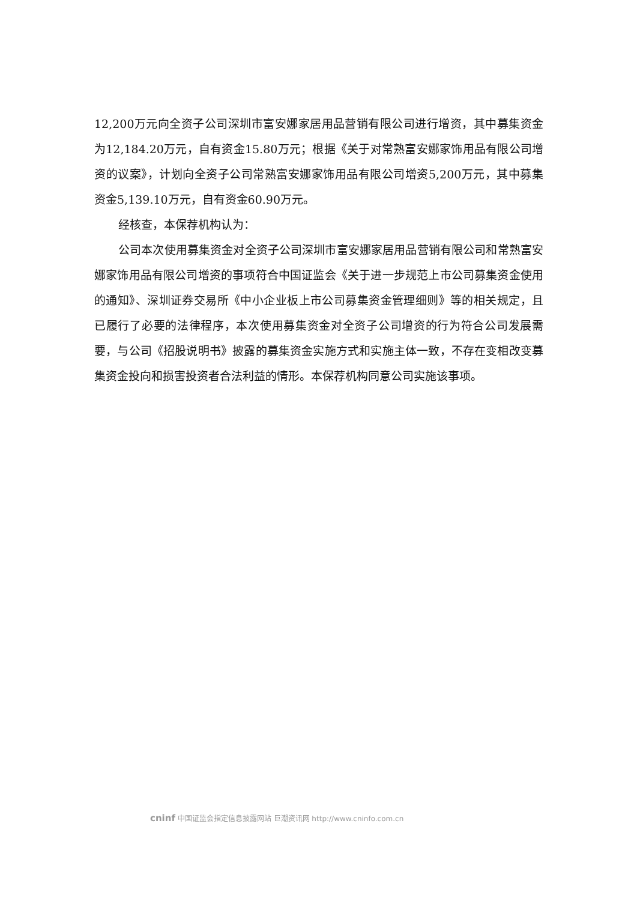12,200万元向全资子公司深圳市富安娜家居用品营销有限公司进行增资，其中募集资金为12,184.20万元，自有资金15.80万元；根据《关于对常熟富安娜家饰用品有限公司增资的议案》，计划向全资子公司常熟富安娜家饰用品有限公司增资5,200万元，其中募集资金5,139.10万元，自有资金60.90万元。
经核查，本保荐机构认为：
公司本次使用募集资金对全资子公司深圳市富安娜家居用品营销有限公司和常熟富安娜家饰用品有限公司增资的事项符合中国证监会《关于进一步规范上市公司募集资金使用的通知》、深圳证券交易所《中小企业板上市公司募集资金管理细则》等的相关规定，且已履行了必要的法律程序，本次使用募集资金对全资子公司增资的行为符合公司发展需要，与公司《招股说明书》披露的募集资金实施方式和实施主体一致，不存在变相改变募集资金投向和损害投资者合法利益的情形。本保荐机构同意公司实施该事项。
cninf 中国证监会指定信息披露网站 巨潮资讯网 http://www.cninfo.com.cn